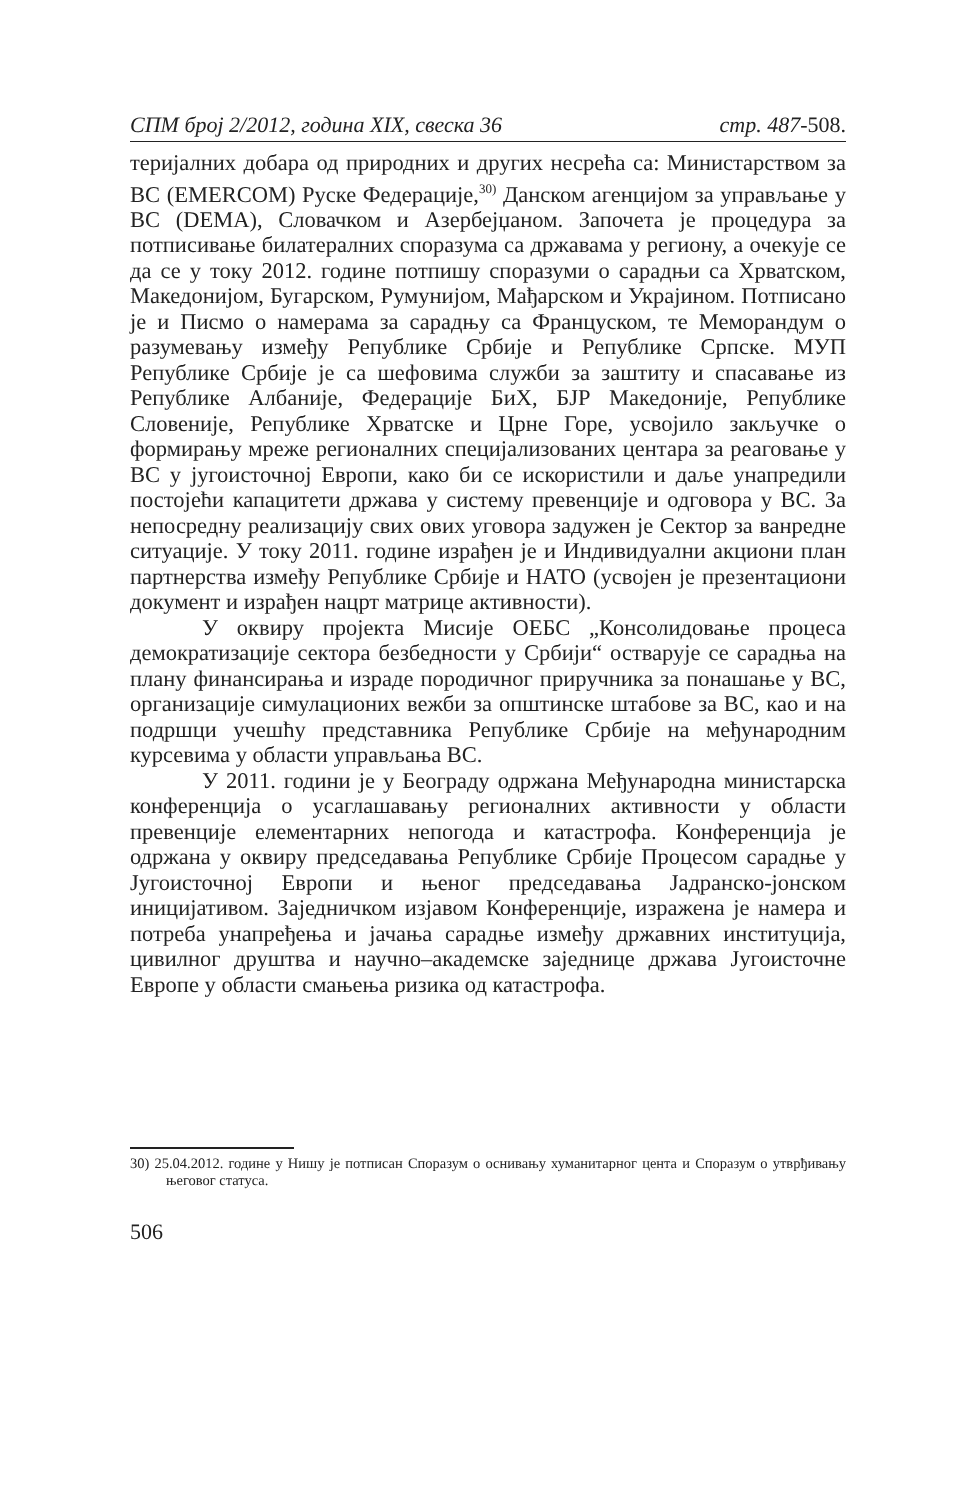СПМ број 2/2012, година XIX, свеска 36 стр. 487-508.
теријалних добара од природних и других несрећа са: Министарством за ВС (EMERCOM) Руске Федерације,<sup>30)</sup> Данском агенцијом за управљање у ВС (DEMA), Словачком и Азербејџаном. Започета је процедура за потписивање билатералних споразума са државама у региону, а очекује се да се у току 2012. године потпишу споразуми о сарадњи са Хрватском, Македонијом, Бугарском, Румунијом, Мађарском и Украјином. Потписано је и Писмо о намерама за сарадњу са Француском, те Меморандум о разумевању између Републике Србије и Републике Српске. МУП Републике Србије је са шефовима служби за заштиту и спасавање из Републике Албаније, Федерације БиХ, БЈР Македоније, Републике Словеније, Републике Хрватске и Црне Горе, усвојило закључке о формирању мреже регионалних специјализованих центара за реаговање у ВС у југоисточној Европи, како би се искористили и даље унапредили постојећи капацитети држава у систему превенције и одговора у ВС. За непосредну реализацију свих ових уговора задужен је Сектор за ванредне ситуације. У току 2011. године израђен је и Индивидуални акциони план партнерства између Републике Србије и НАТО (усвојен је презентациони документ и израђен нацрт матрице активности).
У оквиру пројекта Мисије ОЕБС „Консолидовање процеса демократизације сектора безбедности у Србији“ остварује се сарадња на плану финансирања и израде породичног приручника за понашање у ВС, организације симулационих вежби за општинске штабове за ВС, као и на подршци учешћу представника Републике Србије на међународним курсевима у области управљања ВС.
У 2011. години је у Београду одржана Међународна министарска конференција о усаглашавању регионалних активности у области превенције елементарних непогода и катастрофа. Конференција је одржана у оквиру председавања Републике Србије Процесом сарадње у Југоисточној Европи и њеног председавања Јадранско-јонском иницијативом. Заједничком изјавом Конференције, изражена је намера и потреба унапређења и јачања сарадње између државних институција, цивилног друштва и научно–академске заједнице држава Југоисточне Европе у области смањења ризика од катастрофа.
30) 25.04.2012. године у Нишу је потписан Споразум о оснивању хуманитарног цента и Споразум о утврђивању његовог статуса.
506